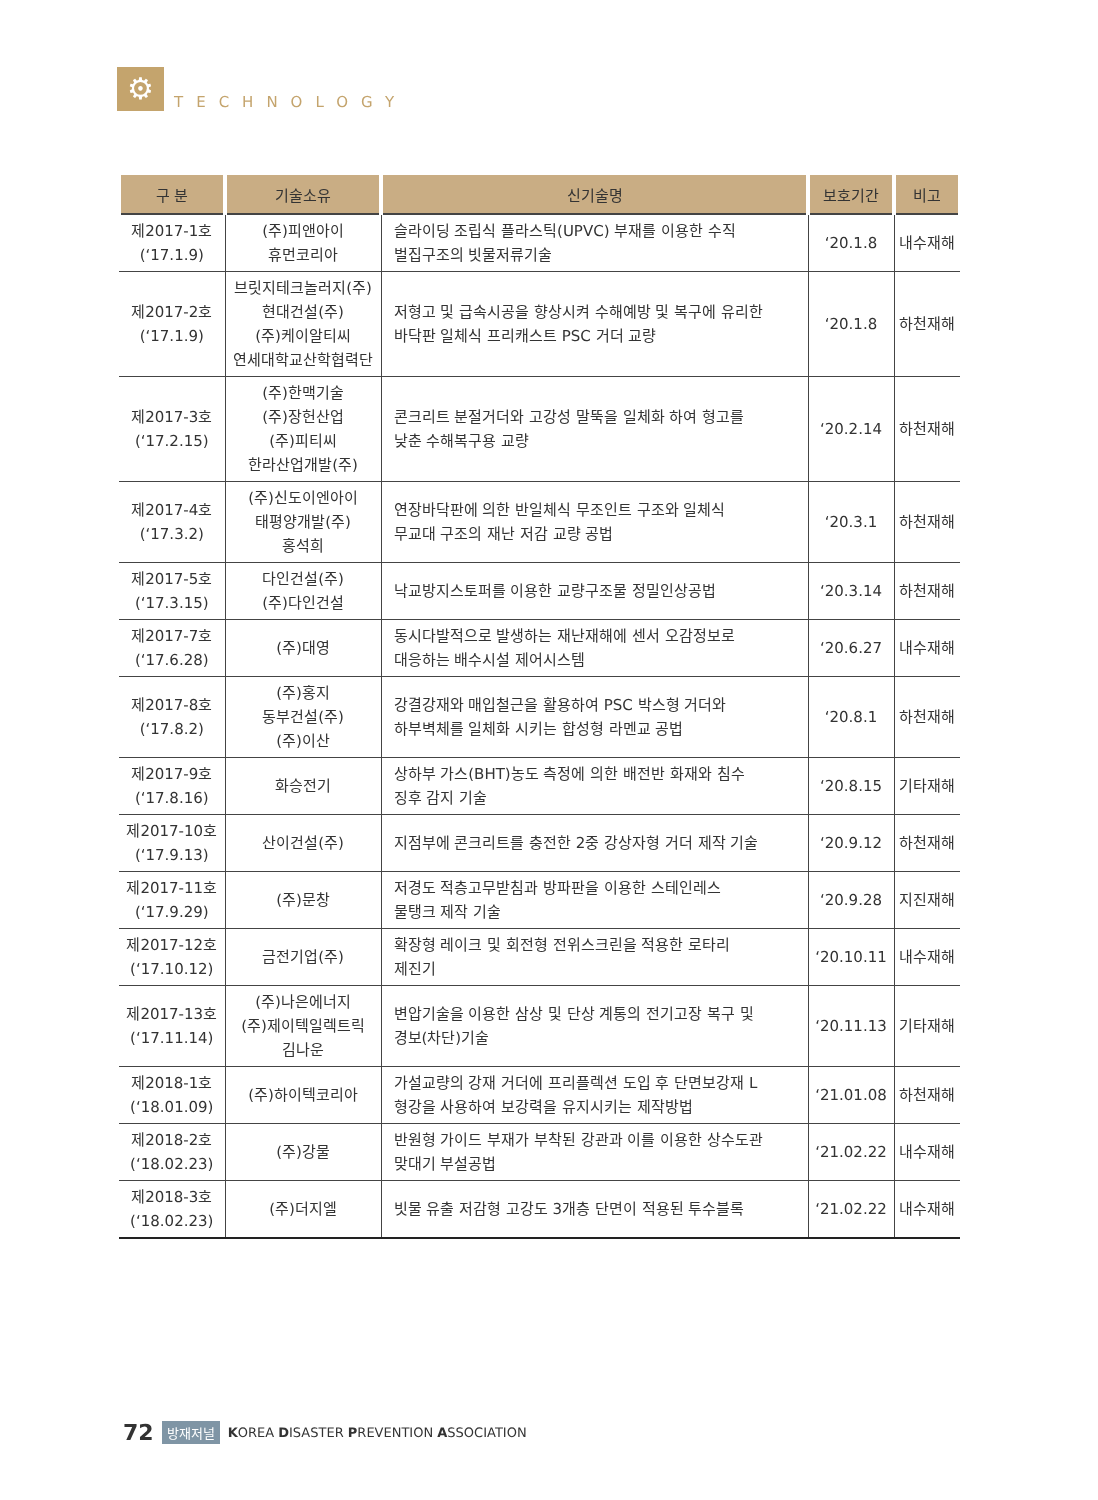⚙
TECHNOLOGY
| 구 분 | 기술소유 | 신기술명 | 보호기간 | 비고 |
| --- | --- | --- | --- | --- |
| 제2017-1호 (‘17.1.9) | (주)피앤아이 휴먼코리아 | 슬라이딩 조립식 플라스틱(UPVC) 부재를 이용한 수직 벌집구조의 빗물저류기술 | ‘20.1.8 | 내수재해 |
| 제2017-2호 (‘17.1.9) | 브릿지테크놀러지(주) 현대건설(주) (주)케이알티씨 연세대학교산학협력단 | 저형고 및 급속시공을 향상시켜 수해예방 및 복구에 유리한 바닥판 일체식 프리캐스트 PSC 거더 교량 | ‘20.1.8 | 하천재해 |
| 제2017-3호 (‘17.2.15) | (주)한맥기술 (주)장헌산업 (주)피티씨 한라산업개발(주) | 콘크리트 분절거더와 고강성 말뚝을 일체화 하여 형고를 낮춘 수해복구용 교량 | ‘20.2.14 | 하천재해 |
| 제2017-4호 (‘17.3.2) | (주)신도이엔아이 태평양개발(주) 홍석희 | 연장바닥판에 의한 반일체식 무조인트 구조와 일체식 무교대 구조의 재난 저감 교량 공법 | ‘20.3.1 | 하천재해 |
| 제2017-5호 (‘17.3.15) | 다인건설(주) (주)다인건설 | 낙교방지스토퍼를 이용한 교량구조물 정밀인상공법 | ‘20.3.14 | 하천재해 |
| 제2017-7호 (‘17.6.28) | (주)대영 | 동시다발적으로 발생하는 재난재해에 센서 오감정보로 대응하는 배수시설 제어시스템 | ‘20.6.27 | 내수재해 |
| 제2017-8호 (‘17.8.2) | (주)홍지 동부건설(주) (주)이산 | 강결강재와 매입철근을 활용하여 PSC 박스형 거더와 하부벽체를 일체화 시키는 합성형 라멘교 공법 | ‘20.8.1 | 하천재해 |
| 제2017-9호 (‘17.8.16) | 화승전기 | 상하부 가스(BHT)농도 측정에 의한 배전반 화재와 침수 징후 감지 기술 | ‘20.8.15 | 기타재해 |
| 제2017-10호 (‘17.9.13) | 산이건설(주) | 지점부에 콘크리트를 충전한 2중 강상자형 거더 제작 기술 | ‘20.9.12 | 하천재해 |
| 제2017-11호 (‘17.9.29) | (주)문창 | 저경도 적층고무받침과 방파판을 이용한 스테인레스 물탱크 제작 기술 | ‘20.9.28 | 지진재해 |
| 제2017-12호 (‘17.10.12) | 금전기업(주) | 확장형 레이크 및 회전형 전위스크린을 적용한 로타리 제진기 | ‘20.10.11 | 내수재해 |
| 제2017-13호 (‘17.11.14) | (주)나은에너지 (주)제이텍일렉트릭 김나운 | 변압기술을 이용한 삼상 및 단상 계통의 전기고장 복구 및 경보(차단)기술 | ‘20.11.13 | 기타재해 |
| 제2018-1호 (‘18.01.09) | (주)하이텍코리아 | 가설교량의 강재 거더에 프리플렉션 도입 후 단면보강재 L 형강을 사용하여 보강력을 유지시키는 제작방법 | ‘21.01.08 | 하천재해 |
| 제2018-2호 (‘18.02.23) | (주)강물 | 반원형 가이드 부재가 부착된 강관과 이를 이용한 상수도관 맞대기 부설공법 | ‘21.02.22 | 내수재해 |
| 제2018-3호 (‘18.02.23) | (주)더지엘 | 빗물 유출 저감형 고강도 3개층 단면이 적용된 투수블록 | ‘21.02.22 | 내수재해 |
72 방재저널 KOREA DISASTER PREVENTION ASSOCIATION